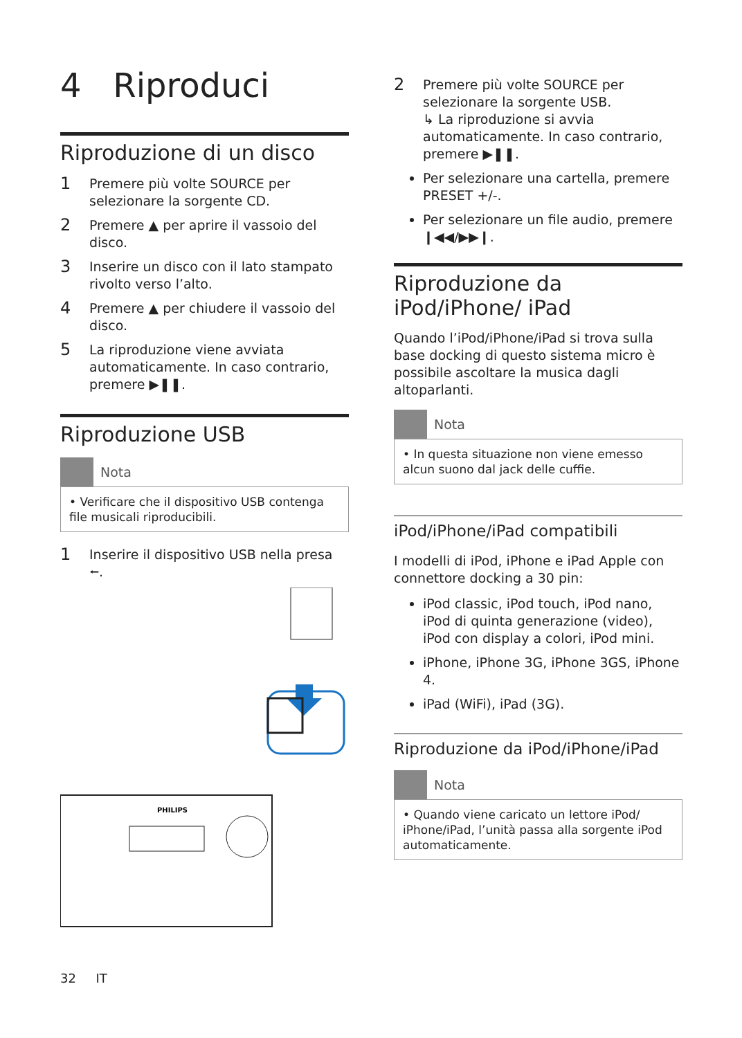4 Riproduci
Riproduzione di un disco
1 Premere più volte SOURCE per selezionare la sorgente CD.
2 Premere ▲ per aprire il vassoio del disco.
3 Inserire un disco con il lato stampato rivolto verso l’alto.
4 Premere ▲ per chiudere il vassoio del disco.
5 La riproduzione viene avviata automaticamente. In caso contrario, premere ▶❚❚.
Riproduzione USB
Nota
• Verificare che il dispositivo USB contenga file musicali riproducibili.
1 Inserire il dispositivo USB nella presa ⭠.
PHILIPS
2 Premere più volte SOURCE per selezionare la sorgente USB.
↳ La riproduzione si avvia automaticamente. In caso contrario, premere ▶❚❚.
Per selezionare una cartella, premere PRESET +/-.
Per selezionare un file audio, premere ❙◀◀/▶▶❙.
Riproduzione da iPod/iPhone/ iPad
Quando l’iPod/iPhone/iPad si trova sulla base docking di questo sistema micro è possibile ascoltare la musica dagli altoparlanti.
Nota
• In questa situazione non viene emesso alcun suono dal jack delle cuffie.
iPod/iPhone/iPad compatibili
I modelli di iPod, iPhone e iPad Apple con connettore docking a 30 pin:
iPod classic, iPod touch, iPod nano, iPod di quinta generazione (video), iPod con display a colori, iPod mini.
iPhone, iPhone 3G, iPhone 3GS, iPhone 4.
iPad (WiFi), iPad (3G).
Riproduzione da iPod/iPhone/iPad
Nota
• Quando viene caricato un lettore iPod/ iPhone/iPad, l’unità passa alla sorgente iPod automaticamente.
32 IT